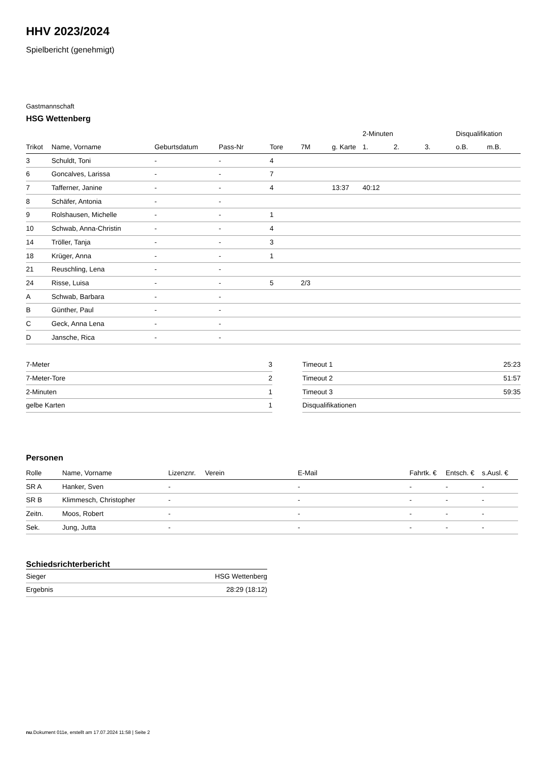HHV 2023/2024
Spielbericht (genehmigt)
Gastmannschaft
HSG Wettenberg
| | | | | | | | 2-Minuten | | | Disqualifikation | |
| --- | --- | --- | --- | --- | --- | --- | --- | --- | --- | --- | --- |
| Trikot | Name, Vorname | Geburtsdatum | Pass-Nr | Tore | 7M | g. Karte | 1. | 2. | 3. | o.B. | m.B. |
| 3 | Schuldt, Toni | - | - | 4 | | | | | | | |
| 6 | Goncalves, Larissa | - | - | 7 | | | | | | | |
| 7 | Tafferner, Janine | - | - | 4 | | 13:37 | 40:12 | | | | |
| 8 | Schäfer, Antonia | - | - | | | | | | | | |
| 9 | Rolshausen, Michelle | - | - | 1 | | | | | | | |
| 10 | Schwab, Anna-Christin | - | - | 4 | | | | | | | |
| 14 | Tröller, Tanja | - | - | 3 | | | | | | | |
| 18 | Krüger, Anna | - | - | 1 | | | | | | | |
| 21 | Reuschling, Lena | - | - | | | | | | | | |
| 24 | Risse, Luisa | - | - | 5 | 2/3 | | | | | | |
| A | Schwab, Barbara | - | - | | | | | | | | |
| B | Günther, Paul | - | - | | | | | | | | |
| C | Geck, Anna Lena | - | - | | | | | | | | |
| D | Jansche, Rica | - | - | | | | | | | | |
| 7-Meter | 3 |
| 7-Meter-Tore | 2 |
| 2-Minuten | 1 |
| gelbe Karten | 1 |
| Timeout 1 | 25:23 |
| Timeout 2 | 51:57 |
| Timeout 3 | 59:35 |
| Disqualifikationen | |
Personen
| Rolle | Name, Vorname | Lizenznr. | Verein | E-Mail | Fahrtk. € | Entsch. € | s.Ausl. € |
| --- | --- | --- | --- | --- | --- | --- | --- |
| SR A | Hanker, Sven | - | | - | - | - | - |
| SR B | Klimmesch, Christopher | - | | - | - | - | - |
| Zeitn. | Moos, Robert | - | | - | - | - | - |
| Sek. | Jung, Jutta | - | | - | - | - | - |
Schiedsrichterbericht
| Sieger | HSG Wettenberg |
| Ergebnis | 28:29 (18:12) |
nu.Dokument 011e, erstellt am 17.07.2024 11:58 | Seite 2